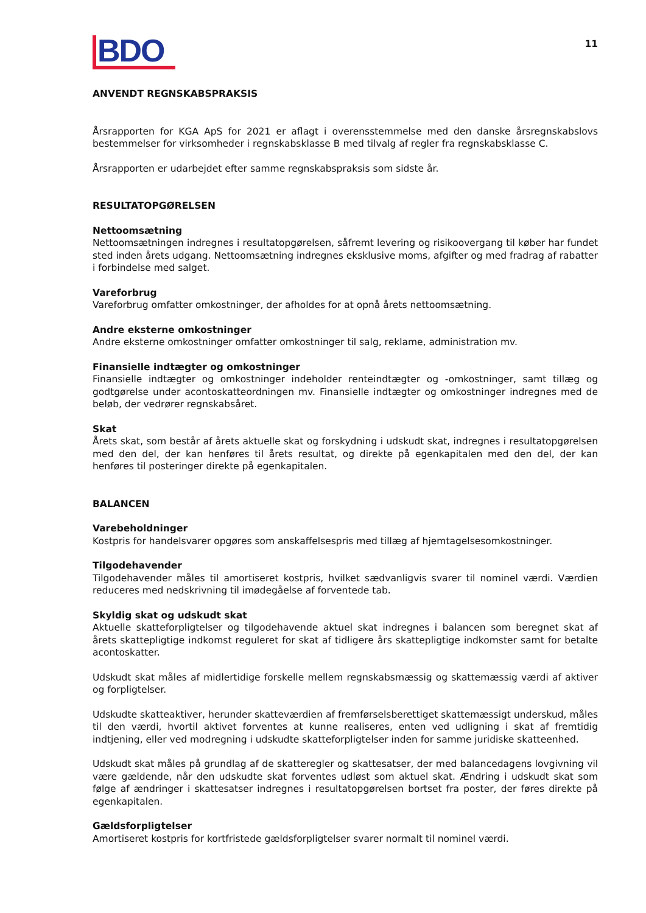BDO
11
ANVENDT REGNSKABSPRAKSIS
Årsrapporten for KGA ApS for 2021 er aflagt i overensstemmelse med den danske årsregnskabslovs bestemmelser for virksomheder i regnskabsklasse B med tilvalg af regler fra regnskabsklasse C.
Årsrapporten er udarbejdet efter samme regnskabspraksis som sidste år.
RESULTATOPGØRELSEN
Nettoomsætning
Nettoomsætningen indregnes i resultatopgørelsen, såfremt levering og risikoovergang til køber har fundet sted inden årets udgang. Nettoomsætning indregnes eksklusive moms, afgifter og med fradrag af rabatter i forbindelse med salget.
Vareforbrug
Vareforbrug omfatter omkostninger, der afholdes for at opnå årets nettoomsætning.
Andre eksterne omkostninger
Andre eksterne omkostninger omfatter omkostninger til salg, reklame, administration mv.
Finansielle indtægter og omkostninger
Finansielle indtægter og omkostninger indeholder renteindtægter og -omkostninger, samt tillæg og godtgørelse under acontoskatteordningen mv. Finansielle indtægter og omkostninger indregnes med de beløb, der vedrører regnskabsåret.
Skat
Årets skat, som består af årets aktuelle skat og forskydning i udskudt skat, indregnes i resultatop­gørelsen med den del, der kan henføres til årets resultat, og direkte på egenkapitalen med den del, der kan henføres til posteringer direkte på egenkapitalen.
BALANCEN
Varebeholdninger
Kostpris for handelsvarer opgøres som anskaffelsespris med tillæg af hjemtagelsesomkostninger.
Tilgodehavender
Tilgodehavender måles til amortiseret kostpris, hvilket sædvanligvis svarer til nominel værdi. Værdien reduceres med nedskrivning til imødegåelse af forventede tab.
Skyldig skat og udskudt skat
Aktuelle skatteforpligtelser og tilgodehavende aktuel skat indregnes i balancen som beregnet skat af årets skattepligtige indkomst reguleret for skat af tidligere års skattepligtige indkomster samt for betalte acontoskatter.
Udskudt skat måles af midlertidige forskelle mellem regnskabsmæssig og skattemæssig værdi af aktiver og forpligtelser.
Udskudte skatteaktiver, herunder skatteværdien af fremførselsberettiget skattemæssigt underskud, måles til den værdi, hvortil aktivet forventes at kunne realiseres, enten ved udligning i skat af frem­tidig indtjening, eller ved modregning i udskudte skatteforpligtelser inden for samme juridiske skatte­enhed.
Udskudt skat måles på grundlag af de skatteregler og skattesatser, der med balancedagens lovgivning vil være gældende, når den udskudte skat forventes udløst som aktuel skat. Ændring i udskudt skat som følge af ændringer i skattesatser indregnes i resultatopgørelsen bortset fra poster, der føres direkte på egenkapitalen.
Gældsforpligtelser
Amortiseret kostpris for kortfristede gældsforpligtelser svarer normalt til nominel værdi.